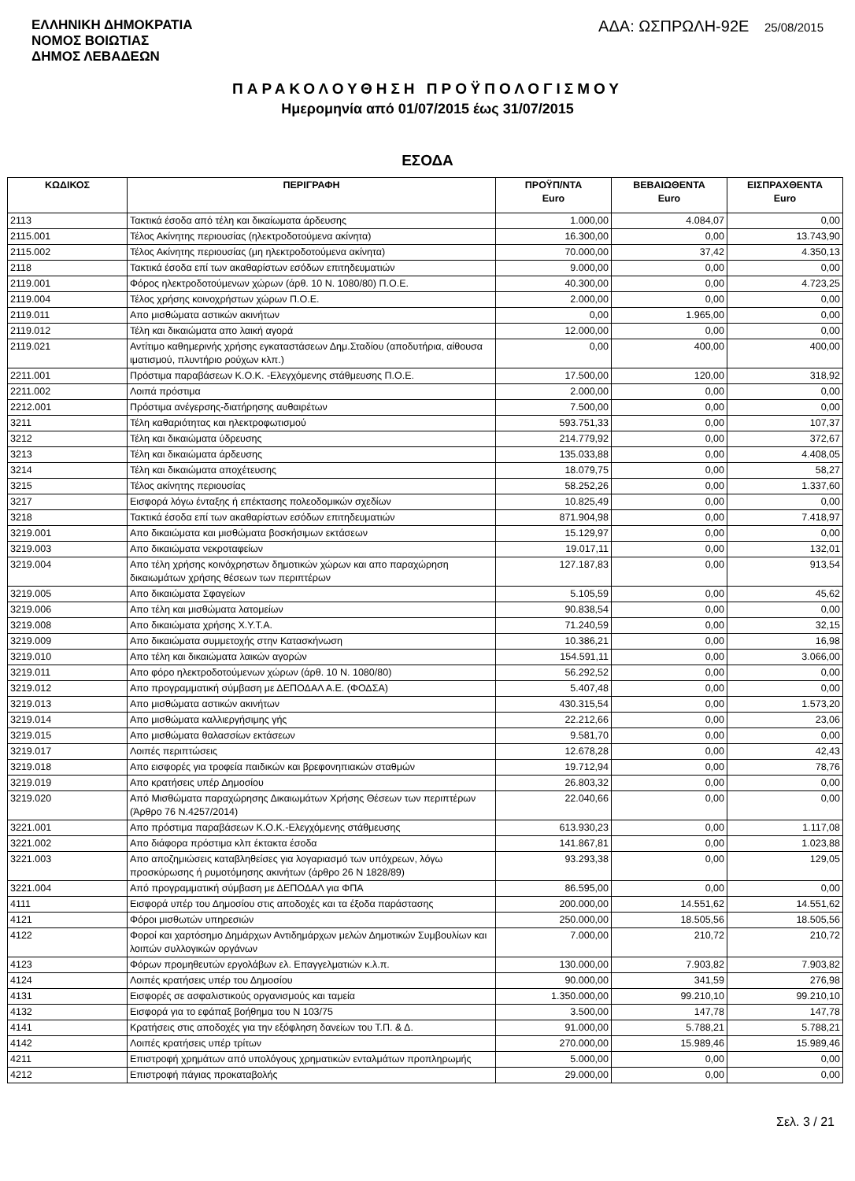ΕΛΛΗΝΙΚΗ ΔΗΜΟΚΡΑΤΙΑ
ΝΟΜΟΣ ΒΟΙΩΤΙΑΣ
ΔΗΜΟΣ ΛΕΒΑΔΕΩΝ
ΑΔΑ: ΩΣΠΡΩΛΗ-92Ε 25/08/2015
ΠΑΡΑΚΟΛΟΥΘΗΣΗ ΠΡΟΫΠΟΛΟΓΙΣΜΟΥ
Ημερομηνία από 01/07/2015 έως 31/07/2015
ΕΣΟΔΑ
| ΚΩΔΙΚΟΣ | ΠΕΡΙΓΡΑΦΗ | ΠΡΟΫΠ/ΝΤΑ Euro | ΒΕΒΑΙΩΘΕΝΤΑ Euro | ΕΙΣΠΡΑΧΘΕΝΤΑ Euro |
| --- | --- | --- | --- | --- |
| 2113 | Τακτικά έσοδα από τέλη και δικαίωματα άρδευσης | 1.000,00 | 4.084,07 | 0,00 |
| 2115.001 | Τέλος Ακίνητης περιουσίας (ηλεκτροδοτούμενα ακίνητα) | 16.300,00 | 0,00 | 13.743,90 |
| 2115.002 | Τέλος Ακίνητης περιουσίας (μη ηλεκτροδοτούμενα ακίνητα) | 70.000,00 | 37,42 | 4.350,13 |
| 2118 | Τακτικά έσοδα επί των ακαθαρίστων εσόδων επιτηδευματιών | 9.000,00 | 0,00 | 0,00 |
| 2119.001 | Φόρος ηλεκτροδοτούμενων χώρων (άρθ. 10 Ν. 1080/80) Π.Ο.Ε. | 40.300,00 | 0,00 | 4.723,25 |
| 2119.004 | Τέλος χρήσης κοινοχρήστων χώρων Π.Ο.Ε. | 2.000,00 | 0,00 | 0,00 |
| 2119.011 | Απο μισθώματα αστικών ακινήτων | 0,00 | 1.965,00 | 0,00 |
| 2119.012 | Τέλη και δικαιώματα απο λαική αγορά | 12.000,00 | 0,00 | 0,00 |
| 2119.021 | Αντίτιμο καθημερινής χρήσης εγκαταστάσεων Δημ.Σταδίου (αποδυτήρια, αίθουσα ιματισμού, πλυντήριο ρούχων κλπ.) | 0,00 | 400,00 | 400,00 |
| 2211.001 | Πρόστιμα παραβάσεων Κ.Ο.Κ. -Ελεγχόμενης στάθμευσης Π.Ο.Ε. | 17.500,00 | 120,00 | 318,92 |
| 2211.002 | Λοιπά πρόστιμα | 2.000,00 | 0,00 | 0,00 |
| 2212.001 | Πρόστιμα ανέγερσης-διατήρησης αυθαιρέτων | 7.500,00 | 0,00 | 0,00 |
| 3211 | Τέλη καθαριότητας και ηλεκτροφωτισμού | 593.751,33 | 0,00 | 107,37 |
| 3212 | Τέλη και δικαιώματα ύδρευσης | 214.779,92 | 0,00 | 372,67 |
| 3213 | Τέλη και δικαιώματα άρδευσης | 135.033,88 | 0,00 | 4.408,05 |
| 3214 | Τέλη και δικαιώματα αποχέτευσης | 18.079,75 | 0,00 | 58,27 |
| 3215 | Τέλος ακίνητης περιουσίας | 58.252,26 | 0,00 | 1.337,60 |
| 3217 | Εισφορά λόγω ένταξης ή επέκτασης πολεοδομικών σχεδίων | 10.825,49 | 0,00 | 0,00 |
| 3218 | Τακτικά έσοδα επί των ακαθαρίστων εσόδων επιτηδευματιών | 871.904,98 | 0,00 | 7.418,97 |
| 3219.001 | Απο δικαιώματα και μισθώματα βοσκήσιμων εκτάσεων | 15.129,97 | 0,00 | 0,00 |
| 3219.003 | Απο δικαιώματα νεκροταφείων | 19.017,11 | 0,00 | 132,01 |
| 3219.004 | Απο τέλη χρήσης κοινόχρηστων δημοτικών χώρων και απο παραχώρηση δικαιωμάτων χρήσης θέσεων των περιπτέρων | 127.187,83 | 0,00 | 913,54 |
| 3219.005 | Απο δικαιώματα Σφαγείων | 5.105,59 | 0,00 | 45,62 |
| 3219.006 | Απο τέλη και μισθώματα λατομείων | 90.838,54 | 0,00 | 0,00 |
| 3219.008 | Απο δικαιώματα χρήσης Χ.Υ.Τ.Α. | 71.240,59 | 0,00 | 32,15 |
| 3219.009 | Απο δικαιώματα συμμετοχής στην Κατασκήνωση | 10.386,21 | 0,00 | 16,98 |
| 3219.010 | Απο τέλη και δικαιώματα λαικών αγορών | 154.591,11 | 0,00 | 3.066,00 |
| 3219.011 | Απο φόρο ηλεκτροδοτούμενων χώρων (άρθ. 10 Ν. 1080/80) | 56.292,52 | 0,00 | 0,00 |
| 3219.012 | Απο προγραμματική σύμβαση με ΔΕΠΟΔΑΛ Α.Ε. (ΦΟΔΣΑ) | 5.407,48 | 0,00 | 0,00 |
| 3219.013 | Απο μισθώματα αστικών ακινήτων | 430.315,54 | 0,00 | 1.573,20 |
| 3219.014 | Απο μισθώματα καλλιεργήσιμης γής | 22.212,66 | 0,00 | 23,06 |
| 3219.015 | Απο μισθώματα θαλασσίων εκτάσεων | 9.581,70 | 0,00 | 0,00 |
| 3219.017 | Λοιπές περιπτώσεις | 12.678,28 | 0,00 | 42,43 |
| 3219.018 | Απο εισφορές για τροφεία παιδικών και βρεφονηπιακών σταθμών | 19.712,94 | 0,00 | 78,76 |
| 3219.019 | Απο κρατήσεις υπέρ Δημοσίου | 26.803,32 | 0,00 | 0,00 |
| 3219.020 | Από Μισθώματα παραχώρησης Δικαιωμάτων Χρήσης Θέσεων των περιπτέρων (Άρθρο 76 Ν.4257/2014) | 22.040,66 | 0,00 | 0,00 |
| 3221.001 | Απο πρόστιμα παραβάσεων Κ.Ο.Κ.-Ελεγχόμενης στάθμευσης | 613.930,23 | 0,00 | 1.117,08 |
| 3221.002 | Απο διάφορα πρόστιμα κλπ έκτακτα έσοδα | 141.867,81 | 0,00 | 1.023,88 |
| 3221.003 | Απο αποζημιώσεις καταβληθείσες για λογαριασμό των υπόχρεων, λόγω προσκύρωσης ή ρυμοτόμησης ακινήτων (άρθρο 26 Ν 1828/89) | 93.293,38 | 0,00 | 129,05 |
| 3221.004 | Από προγραμματική σύμβαση με ΔΕΠΟΔΑΛ για ΦΠΑ | 86.595,00 | 0,00 | 0,00 |
| 4111 | Εισφορά υπέρ του Δημοσίου στις αποδοχές και τα έξοδα παράστασης | 200.000,00 | 14.551,62 | 14.551,62 |
| 4121 | Φόροι μισθωτών υπηρεσιών | 250.000,00 | 18.505,56 | 18.505,56 |
| 4122 | Φοροί και χαρτόσημο Δημάρχων Αντιδημάρχων μελών Δημοτικών Συμβουλίων και λοιπών συλλογικών οργάνων | 7.000,00 | 210,72 | 210,72 |
| 4123 | Φόρων προμηθευτών εργολάβων ελ. Επαγγελματιών κ.λ.π. | 130.000,00 | 7.903,82 | 7.903,82 |
| 4124 | Λοιπές κρατήσεις υπέρ του Δημοσίου | 90.000,00 | 341,59 | 276,98 |
| 4131 | Εισφορές σε ασφαλιστικούς οργανισμούς και ταμεία | 1.350.000,00 | 99.210,10 | 99.210,10 |
| 4132 | Εισφορά για το εφάπαξ βοήθημα του Ν 103/75 | 3.500,00 | 147,78 | 147,78 |
| 4141 | Κρατήσεις στις αποδοχές για την εξόφληση δανείων του Τ.Π. & Δ. | 91.000,00 | 5.788,21 | 5.788,21 |
| 4142 | Λοιπές κρατήσεις υπέρ τρίτων | 270.000,00 | 15.989,46 | 15.989,46 |
| 4211 | Επιστροφή χρημάτων από υπολόγους χρηματικών ενταλμάτων προπληρωμής | 5.000,00 | 0,00 | 0,00 |
| 4212 | Επιστροφή πάγιας προκαταβολής | 29.000,00 | 0,00 | 0,00 |
Σελ. 3 / 21